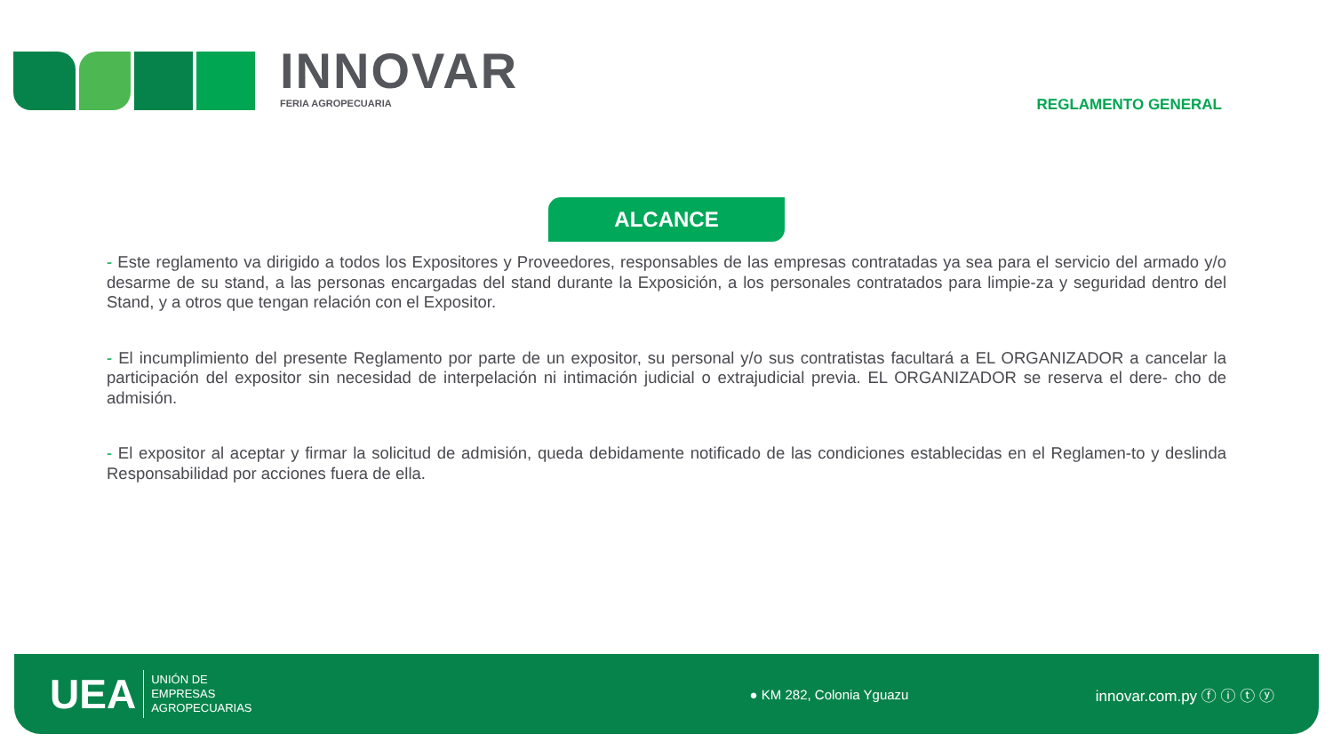INNOVAR
FERIA AGROPECUARIA
REGLAMENTO GENERAL
ALCANCE
- Este reglamento va dirigido a todos los Expositores y Proveedores, responsables de las empresas contratadas ya sea para el servicio del armado y/o desarme de su stand, a las personas encargadas del stand durante la Exposición, a los personales contratados para limpie-za y seguridad dentro del Stand, y a otros que tengan relación con el Expositor.
- El incumplimiento del presente Reglamento por parte de un expositor, su personal y/o sus contratistas facultará a EL ORGANIZADOR a cancelar la participación del expositor sin necesidad de interpelación ni intimación judicial o extrajudicial previa. EL ORGANIZADOR se reserva el dere- cho de admisión.
- El expositor al aceptar y firmar la solicitud de admisión, queda debidamente notificado de las condiciones establecidas en el Reglamen-to y deslinda Responsabilidad por acciones fuera de ella.
UEA
UNIÓN DE
EMPRESAS
AGROPECUARIAS
● KM 282, Colonia Yguazu innovar.com.py ⓕ ⓘ ⓣ ⓨ